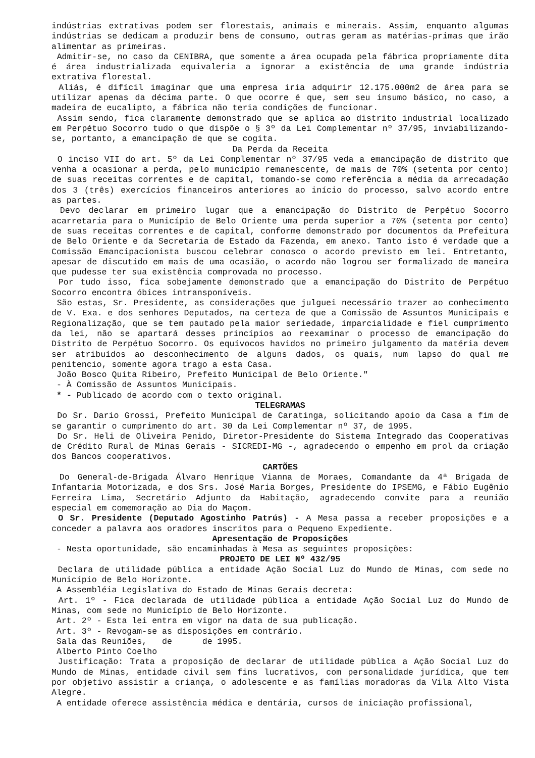indústrias extrativas podem ser florestais, animais e minerais. Assim, enquanto algumas indústrias se dedicam a produzir bens de consumo, outras geram as matérias-primas que irão alimentar as primeiras.
Admitir-se, no caso da CENIBRA, que somente a área ocupada pela fábrica propriamente dita é área industrializada equivaleria a ignorar a existência de uma grande indústria extrativa florestal.
Aliás, é difícil imaginar que uma empresa iria adquirir 12.175.000m2 de área para se utilizar apenas da décima parte. O que ocorre é que, sem seu insumo básico, no caso, a madeira de eucalipto, a fábrica não teria condições de funcionar.
Assim sendo, fica claramente demonstrado que se aplica ao distrito industrial localizado em Perpétuo Socorro tudo o que dispõe o § 3º da Lei Complementar nº 37/95, inviabilizando-se, portanto, a emancipação de que se cogita.
Da Perda da Receita
O inciso VII do art. 5º da Lei Complementar nº 37/95 veda a emancipação de distrito que venha a ocasionar a perda, pelo município remanescente, de mais de 70% (setenta por cento) de suas receitas correntes e de capital, tomando-se como referência a média da arrecadação dos 3 (três) exercícios financeiros anteriores ao início do processo, salvo acordo entre as partes.
Devo declarar em primeiro lugar que a emancipação do Distrito de Perpétuo Socorro acarretaria para o Município de Belo Oriente uma perda superior a 70% (setenta por cento) de suas receitas correntes e de capital, conforme demonstrado por documentos da Prefeitura de Belo Oriente e da Secretaria de Estado da Fazenda, em anexo. Tanto isto é verdade que a Comissão Emancipacionista buscou celebrar conosco o acordo previsto em lei. Entretanto, apesar de discutido em mais de uma ocasião, o acordo não logrou ser formalizado de maneira que pudesse ter sua existência comprovada no processo.
Por tudo isso, fica sobejamente demonstrado que a emancipação do Distrito de Perpétuo Socorro encontra óbices intransponíveis.
São estas, Sr. Presidente, as considerações que julguei necessário trazer ao conhecimento de V. Exa. e dos senhores Deputados, na certeza de que a Comissão de Assuntos Municipais e Regionalização, que se tem pautado pela maior seriedade, imparcialidade e fiel cumprimento da lei, não se apartará desses princípios ao reexaminar o processo de emancipação do Distrito de Perpétuo Socorro. Os equívocos havidos no primeiro julgamento da matéria devem ser atribuídos ao desconhecimento de alguns dados, os quais, num lapso do qual me penitencio, somente agora trago a esta Casa.
João Bosco Quita Ribeiro, Prefeito Municipal de Belo Oriente."
- À Comissão de Assuntos Municipais.
* - Publicado de acordo com o texto original.
TELEGRAMAS
Do Sr. Dario Grossi, Prefeito Municipal de Caratinga, solicitando apoio da Casa a fim de se garantir o cumprimento do art. 30 da Lei Complementar nº 37, de 1995.
Do Sr. Heli de Oliveira Penido, Diretor-Presidente do Sistema Integrado das Cooperativas de Crédito Rural de Minas Gerais - SICREDI-MG -, agradecendo o empenho em prol da criação dos Bancos cooperativos.
CARTÕES
Do General-de-Brigada Álvaro Henrique Vianna de Moraes, Comandante da 4ª Brigada de Infantaria Motorizada, e dos Srs. José Maria Borges, Presidente do IPSEMG, e Fábio Eugênio Ferreira Lima, Secretário Adjunto da Habitação, agradecendo convite para a reunião especial em comemoração ao Dia do Maçom.
O Sr. Presidente (Deputado Agostinho Patrús) - A Mesa passa a receber proposições e a conceder a palavra aos oradores inscritos para o Pequeno Expediente.
Apresentação de Proposições
- Nesta oportunidade, são encaminhadas à Mesa as seguintes proposições:
PROJETO DE LEI Nº 432/95
Declara de utilidade pública a entidade Ação Social Luz do Mundo de Minas, com sede no Município de Belo Horizonte.
A Assembléia Legislativa do Estado de Minas Gerais decreta:
Art. 1º - Fica declarada de utilidade pública a entidade Ação Social Luz do Mundo de Minas, com sede no Município de Belo Horizonte.
Art. 2º - Esta lei entra em vigor na data de sua publicação.
Art. 3º - Revogam-se as disposições em contrário.
Sala das Reuniões, de de 1995.
Alberto Pinto Coelho
Justificação: Trata a proposição de declarar de utilidade pública a Ação Social Luz do Mundo de Minas, entidade civil sem fins lucrativos, com personalidade jurídica, que tem por objetivo assistir a criança, o adolescente e as famílias moradoras da Vila Alto Vista Alegre.
A entidade oferece assistência médica e dentária, cursos de iniciação profissional,